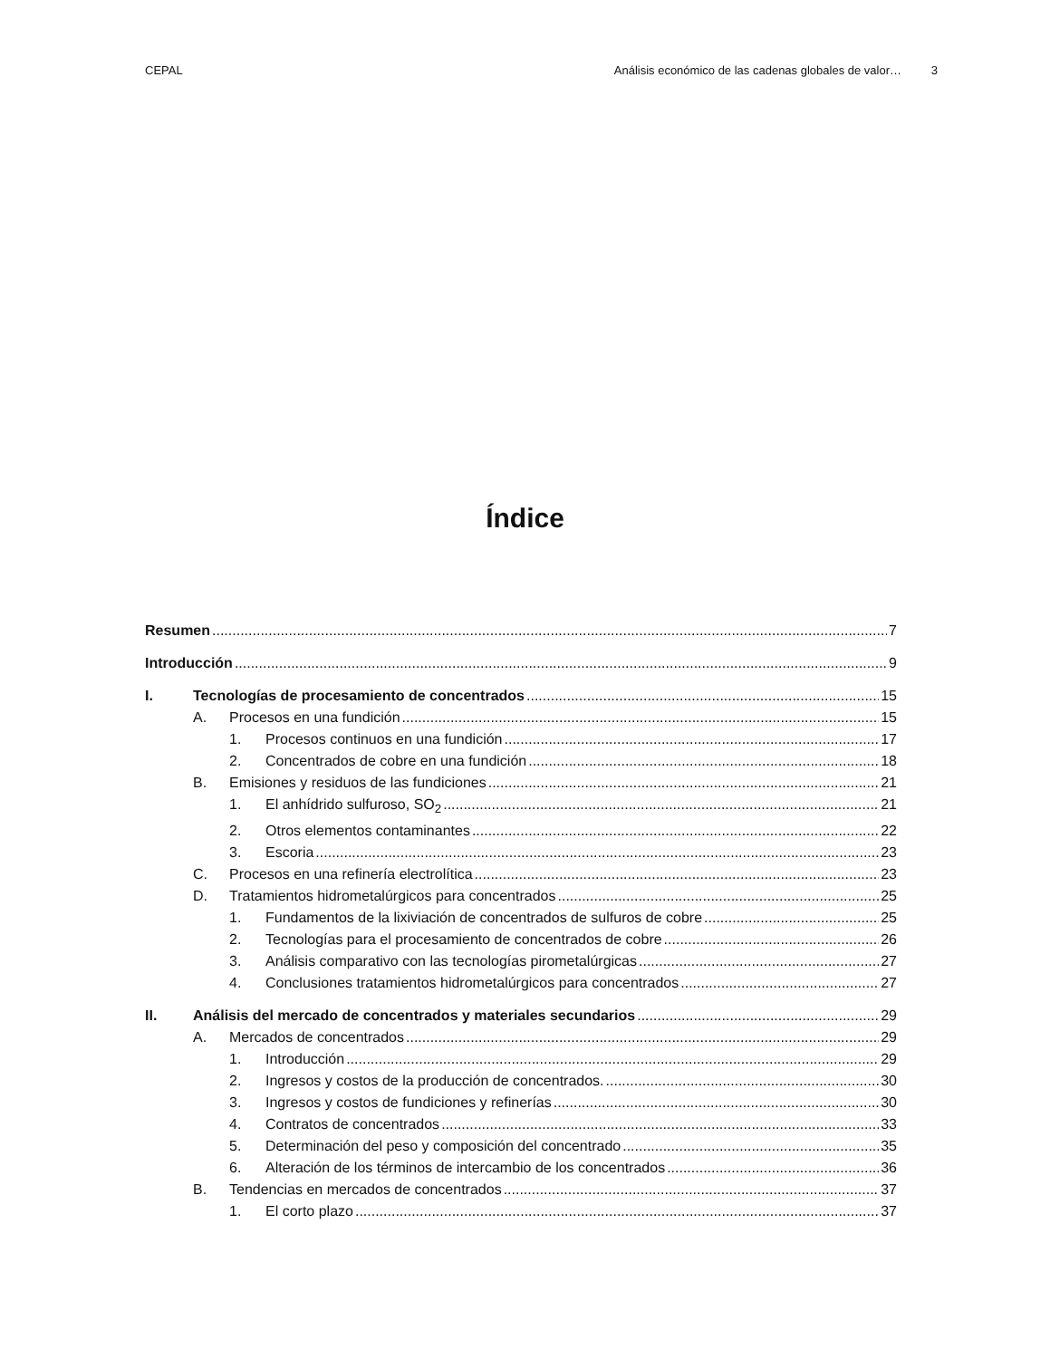CEPAL Análisis económico de las cadenas globales de valor… 3
Índice
Resumen 7
Introducción 9
I. Tecnologías de procesamiento de concentrados 15
A. Procesos en una fundición 15
1. Procesos continuos en una fundición 17
2. Concentrados de cobre en una fundición 18
B. Emisiones y residuos de las fundiciones 21
1. El anhídrido sulfuroso, SO<sub>2</sub> 21
2. Otros elementos contaminantes 22
3. Escoria 23
C. Procesos en una refinería electrolítica 23
D. Tratamientos hidrometalúrgicos para concentrados 25
1. Fundamentos de la lixiviación de concentrados de sulfuros de cobre 25
2. Tecnologías para el procesamiento de concentrados de cobre 26
3. Análisis comparativo con las tecnologías pirometalúrgicas 27
4. Conclusiones tratamientos hidrometalúrgicos para concentrados 27
II. Análisis del mercado de concentrados y materiales secundarios 29
A. Mercados de concentrados 29
1. Introducción 29
2. Ingresos y costos de la producción de concentrados. 30
3. Ingresos y costos de fundiciones y refinerías 30
4. Contratos de concentrados 33
5. Determinación del peso y composición del concentrado 35
6. Alteración de los términos de intercambio de los concentrados 36
B. Tendencias en mercados de concentrados 37
1. El corto plazo 37